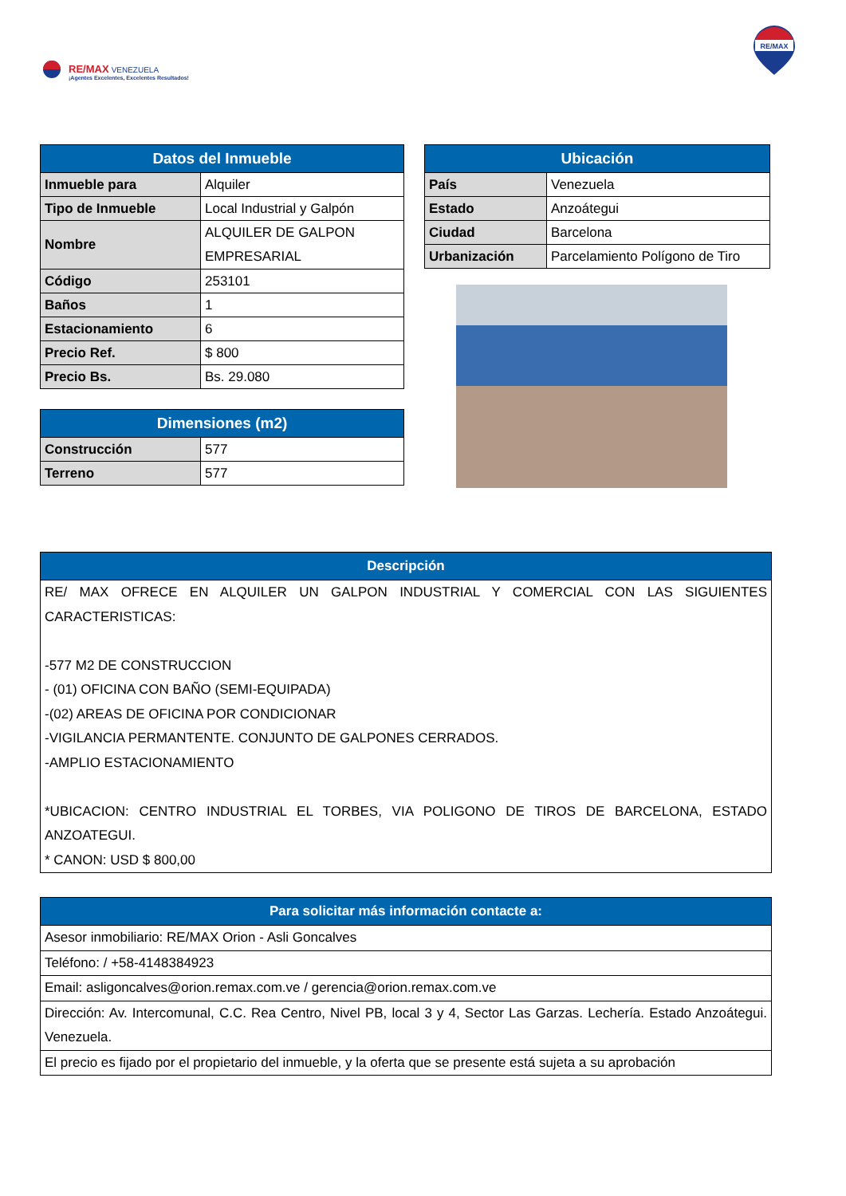RE/MAX VENEZUELA
¡Agentes Excelentes, Excelentes Resultados!
RE/MAX
| Datos del Inmueble | |
| --- | --- |
| Inmueble para | Alquiler |
| Tipo de Inmueble | Local Industrial y Galpón |
| Nombre | ALQUILER DE GALPON EMPRESARIAL |
| Código | 253101 |
| Baños | 1 |
| Estacionamiento | 6 |
| Precio Ref. | $ 800 |
| Precio Bs. | Bs. 29.080 |
| Dimensiones (m2) | |
| --- | --- |
| Construcción | 577 |
| Terreno | 577 |
| Ubicación | |
| --- | --- |
| País | Venezuela |
| Estado | Anzoátegui |
| Ciudad | Barcelona |
| Urbanización | Parcelamiento Polígono de Tiro |
| Descripción |
| --- |
| RE/ MAX OFRECE EN ALQUILER UN GALPON INDUSTRIAL Y COMERCIAL CON LAS SIGUIENTES CARACTERISTICAS: -577 M2 DE CONSTRUCCION - (01) OFICINA CON BAÑO (SEMI-EQUIPADA) -(02) AREAS DE OFICINA POR CONDICIONAR -VIGILANCIA PERMANTENTE. CONJUNTO DE GALPONES CERRADOS. -AMPLIO ESTACIONAMIENTO *UBICACION: CENTRO INDUSTRIAL EL TORBES, VIA POLIGONO DE TIROS DE BARCELONA, ESTADO ANZOATEGUI. * CANON: USD $ 800,00 |
| Para solicitar más información contacte a: |
| --- |
| Asesor inmobiliario: RE/MAX Orion - Asli Goncalves |
| Teléfono: / +58-4148384923 |
| Email: asligoncalves@orion.remax.com.ve / gerencia@orion.remax.com.ve |
| Dirección: Av. Intercomunal, C.C. Rea Centro, Nivel PB, local 3 y 4, Sector Las Garzas. Lechería. Estado Anzoátegui. Venezuela. |
| El precio es fijado por el propietario del inmueble, y la oferta que se presente está sujeta a su aprobación |